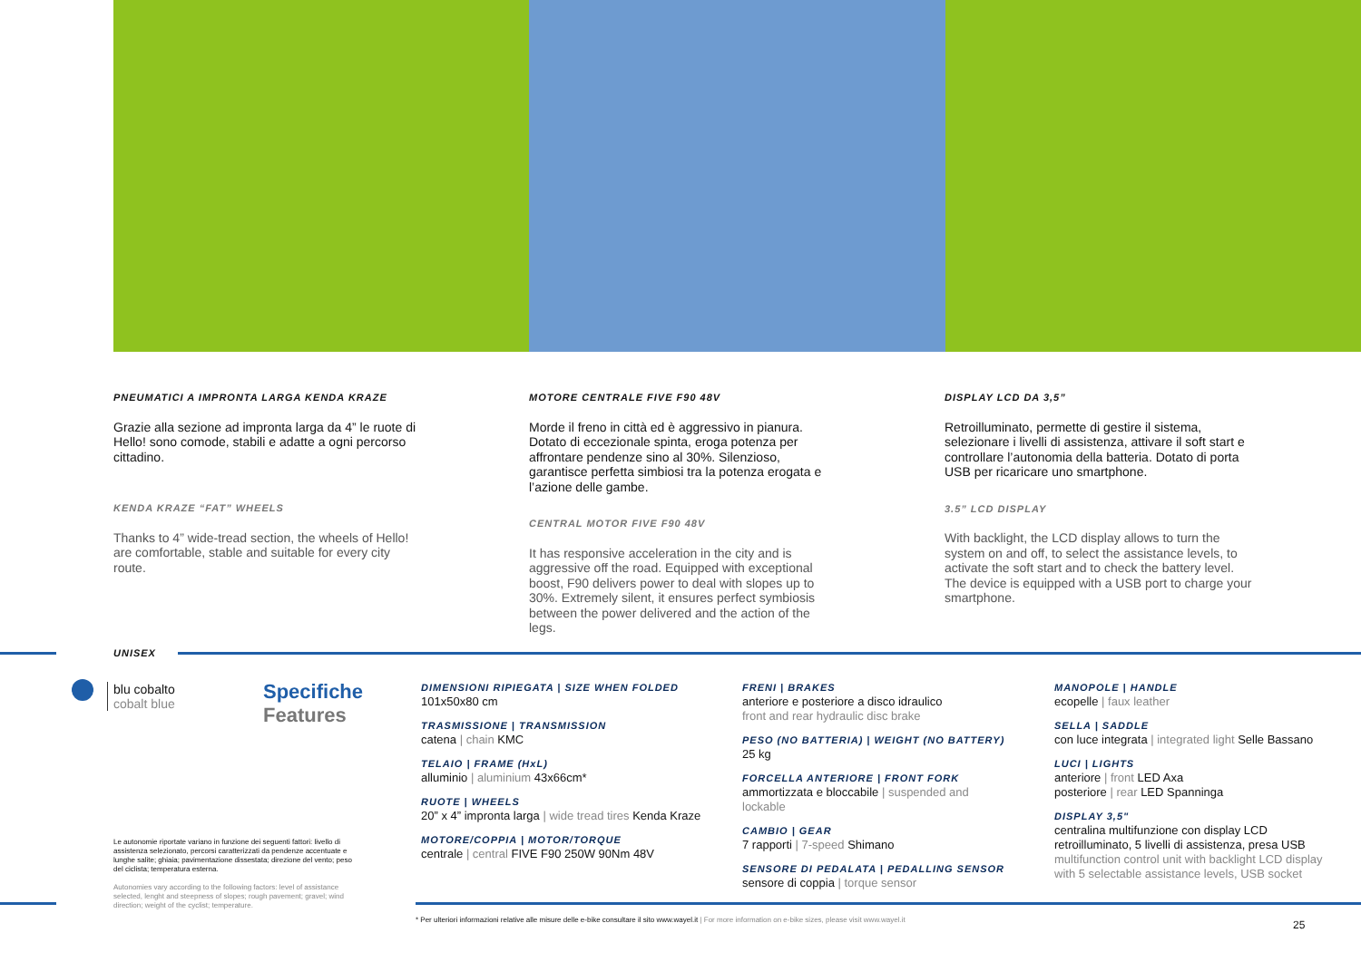PNEUMATICI A IMPRONTA LARGA KENDA KRAZE
Grazie alla sezione ad impronta larga da 4” le ruote di Hello! sono comode, stabili e adatte a ogni percorso cittadino.
KENDA KRAZE “FAT” WHEELS
Thanks to 4” wide-tread section, the wheels of Hello! are comfortable, stable and suitable for every city route.
MOTORE CENTRALE FIVE F90 48V
Morde il freno in città ed è aggressivo in pianura. Dotato di eccezionale spinta, eroga potenza per affrontare pendenze sino al 30%. Silenzioso, garantisce perfetta simbiosi tra la potenza erogata e l’azione delle gambe.
CENTRAL MOTOR FIVE F90 48V
It has responsive acceleration in the city and is aggressive off the road. Equipped with exceptional boost, F90 delivers power to deal with slopes up to 30%. Extremely silent, it ensures perfect symbiosis between the power delivered and the action of the legs.
DISPLAY LCD DA 3,5”
Retroilluminato, permette di gestire il sistema, selezionare i livelli di assistenza, attivare il soft start e controllare l’autonomia della batteria. Dotato di porta USB per ricaricare uno smartphone.
3.5” LCD DISPLAY
With backlight, the LCD display allows to turn the system on and off, to select the assistance levels, to activate the soft start and to check the battery level. The device is equipped with a USB port to charge your smartphone.
UNISEX
blu cobalto
cobalt blue
Specifiche
Features
DIMENSIONI RIPIEGATA | SIZE WHEN FOLDED
101x50x80 cm
TRASMISSIONE | TRANSMISSION
catena | chain KMC
TELAIO | FRAME (HxL)
alluminio | aluminium 43x66cm*
RUOTE | WHEELS
20” x 4” impronta larga | wide tread tires Kenda Kraze
MOTORE/COPPIA | MOTOR/TORQUE
centrale | central FIVE F90 250W 90Nm 48V
FRENI | BRAKES
anteriore e posteriore a disco idraulico
front and rear hydraulic disc brake
PESO (NO BATTERIA) | WEIGHT (NO BATTERY)
25 kg
FORCELLA ANTERIORE | FRONT FORK
ammortizzata e bloccabile | suspended and lockable
CAMBIO | GEAR
7 rapporti | 7-speed Shimano
SENSORE DI PEDALATA | PEDALLING SENSOR
sensore di coppia | torque sensor
MANOPOLE | HANDLE
ecopelle | faux leather
SELLA | SADDLE
con luce integrata | integrated light Selle Bassano
LUCI | LIGHTS
anteriore | front LED Axa
posteriore | rear LED Spanninga
DISPLAY 3,5"
centralina multifunzione con display LCD retroilluminato, 5 livelli di assistenza, presa USB
multifunction control unit with backlight LCD display with 5 selectable assistance levels, USB socket
Le autonomie riportate variano in funzione dei seguenti fattori: livello di assistenza selezionato, percorsi caratterizzati da pendenze accentuate e lunghe salite; ghiaia; pavimentazione dissestata; direzione del vento; peso del ciclista; temperatura esterna.
Autonomies vary according to the following factors: level of assistance selected, lenght and steepness of slopes; rough pavement; gravel; wind direction; weight of the cyclist; temperature.
* Per ulteriori informazioni relative alle misure delle e-bike consultare il sito www.wayel.it | For more information on e-bike sizes, please visit www.wayel.it
25